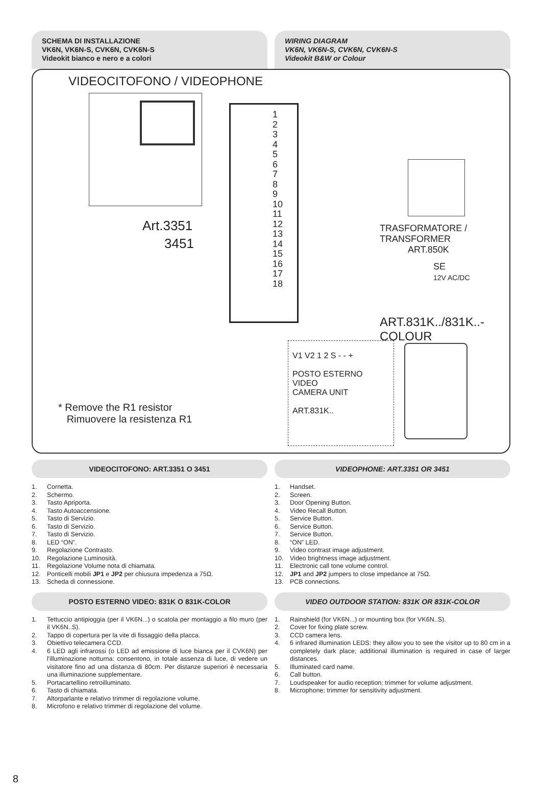SCHEMA DI INSTALLAZIONE
VK6N, VK6N-S, CVK6N, CVK6N-S
Videokit bianco e nero e a colori
WIRING DIAGRAM
VK6N, VK6N-S, CVK6N, CVK6N-S
Videokit B&W or Colour
VIDEOCITOFONO / VIDEOPHONE
Art.3351
3451
1
2
3
4
5
6
7
8
9
10
11
12
13
14
15
16
17
18
TRASFORMATORE / TRANSFORMER
ART.850K
SE
12V AC/DC
ART.831K../831K..-COLOUR
V1 V2 1 2 S - - +
POSTO ESTERNO VIDEO
CAMERA UNIT
ART.831K..
* Remove the R1 resistor
Rimuovere la resistenza R1
VIDEOCITOFONO: ART.3351 O 3451 VIDEOPHONE: ART.3351 OR 3451
1. Cornetta.
2. Schermo.
3. Tasto Apriporta.
4. Tasto Autoaccensione.
5. Tasto di Servizio.
6. Tasto di Servizio.
7. Tasto di Servizio.
8. LED “ON”.
9. Regolazione Contrasto.
10. Regolazione Luminosità.
11. Regolazione Volume nota di chiamata.
12. Ponticelli mobili JP1 e JP2 per chiusura impedenza a 75Ω.
13. Scheda di connessione.
1. Handset.
2. Screen.
3. Door Opening Button.
4. Video Recall Button.
5. Service Button.
6. Service Button.
7. Service Button.
8. “ON” LED.
9. Video contrast image adjustment.
10. Video brightness image adjustment.
11. Electronic call tone volume control.
12. JP1 and JP2 jumpers to close impedance at 75Ω.
13. PCB connections.
POSTO ESTERNO VIDEO: 831K O 831K-COLOR
VIDEO OUTDOOR STATION: 831K OR 831K-COLOR
1. Tettuccio antipioggia (per il VK6N...) o scatola per montaggio a filo muro (per il VK6N..S).
2. Tappo di copertura per la vite di fissaggio della placca.
3. Obiettivo telecamera CCD.
4. 6 LED agli infrarossi (o LED ad emissione di luce bianca per il CVK6N) per l'illuminazione notturna: consentono, in totale assenza di luce, di vedere un visitatore fino ad una distanza di 80cm. Per distanze superiori è necessaria una illuminazione supplementare.
5. Portacartellino retroilluminato.
6. Tasto di chiamata.
7. Altorparlante e relativo trimmer di regolazione volume.
8. Microfono e relativo trimmer di regolazione del volume.
1. Rainshield (for VK6N...) or mounting box (for VK6N..S).
2. Cover for fixing plate screw.
3. CCD camera lens.
4. 6 infrared illumination LEDS: they allow you to see the visitor up to 80 cm in a completely dark place; additional illumination is required in case of larger distances.
5. Illuminated card name.
6. Call button.
7. Loudspeaker for audio reception; trimmer for volume adjustment.
8. Microphone; trimmer for sensitivity adjustment.
8